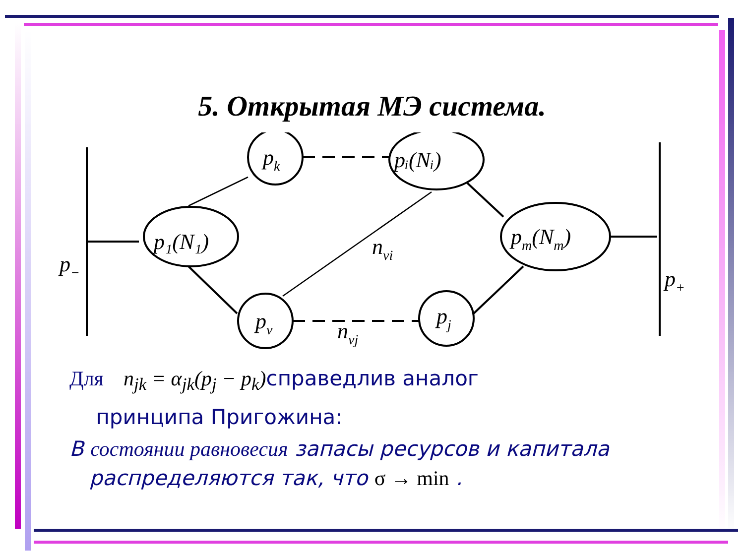5. Открытая МЭ система.
p₁(N₁)
pk
pᵢ(Nᵢ)
pm(Nm)
pν
pj
nνi
nνj
p−
p+
Для n<sub>jk</sub> = α<sub>jk</sub>(p<sub>j</sub> − p<sub>k</sub>) справедлив аналог
принципа Пригожина:
В состоянии равновесия запасы ресурсов и капитала
распределяются так, что σ → min .